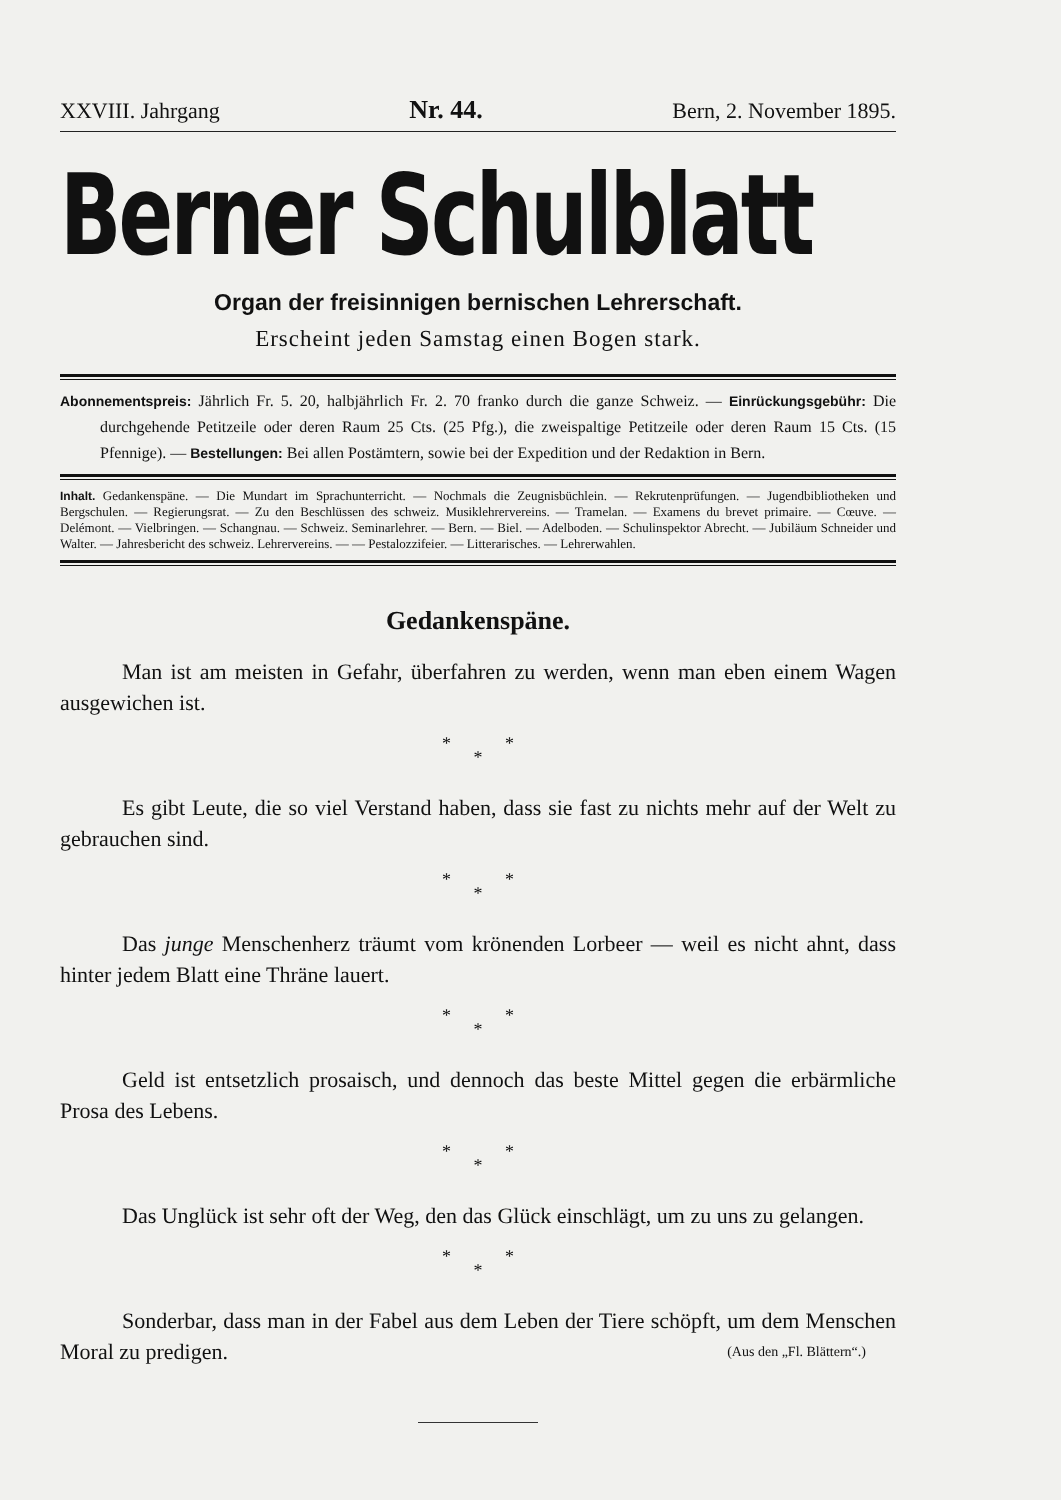XXVIII. Jahrgang Nr. 44. Bern, 2. November 1895.
Berner Schulblatt
Organ der freisinnigen bernischen Lehrerschaft.
Erscheint jeden Samstag einen Bogen stark.
Abonnementspreis: Jährlich Fr. 5. 20, halbjährlich Fr. 2. 70 franko durch die ganze Schweiz. — Einrückungsgebühr: Die durchgehende Petitzeile oder deren Raum 25 Cts. (25 Pfg.), die zweispaltige Petitzeile oder deren Raum 15 Cts. (15 Pfennige). — Bestellungen: Bei allen Postämtern, sowie bei der Expedition und der Redaktion in Bern.
Inhalt. Gedankenspäne. — Die Mundart im Sprachunterricht. — Nochmals die Zeugnisbüchlein. — Rekrutenprüfungen. — Jugendbibliotheken und Bergschulen. — Regierungsrat. — Zu den Beschlüssen des schweiz. Musiklehrervereins. — Tramelan. — Examens du brevet primaire. — Cœuve. — Delémont. — Vielbringen. — Schangnau. — Schweiz. Seminarlehrer. — Bern. — Biel. — Adelboden. — Schulinspektor Abrecht. — Jubiläum Schneider und Walter. — Jahresbericht des schweiz. Lehrervereins. — — Pestalozzifeier. — Litterarisches. — Lehrerwahlen.
Gedankenspäne.
Man ist am meisten in Gefahr, überfahren zu werden, wenn man eben einem Wagen ausgewichen ist.
* *
*
Es gibt Leute, die so viel Verstand haben, dass sie fast zu nichts mehr auf der Welt zu gebrauchen sind.
* *
*
Das junge Menschenherz träumt vom krönenden Lorbeer — weil es nicht ahnt, dass hinter jedem Blatt eine Thräne lauert.
* *
*
Geld ist entsetzlich prosaisch, und dennoch das beste Mittel gegen die erbärmliche Prosa des Lebens.
* *
*
Das Unglück ist sehr oft der Weg, den das Glück einschlägt, um zu uns zu gelangen.
* *
*
Sonderbar, dass man in der Fabel aus dem Leben der Tiere schöpft, um dem Menschen Moral zu predigen. (Aus den „Fl. Blättern“.)